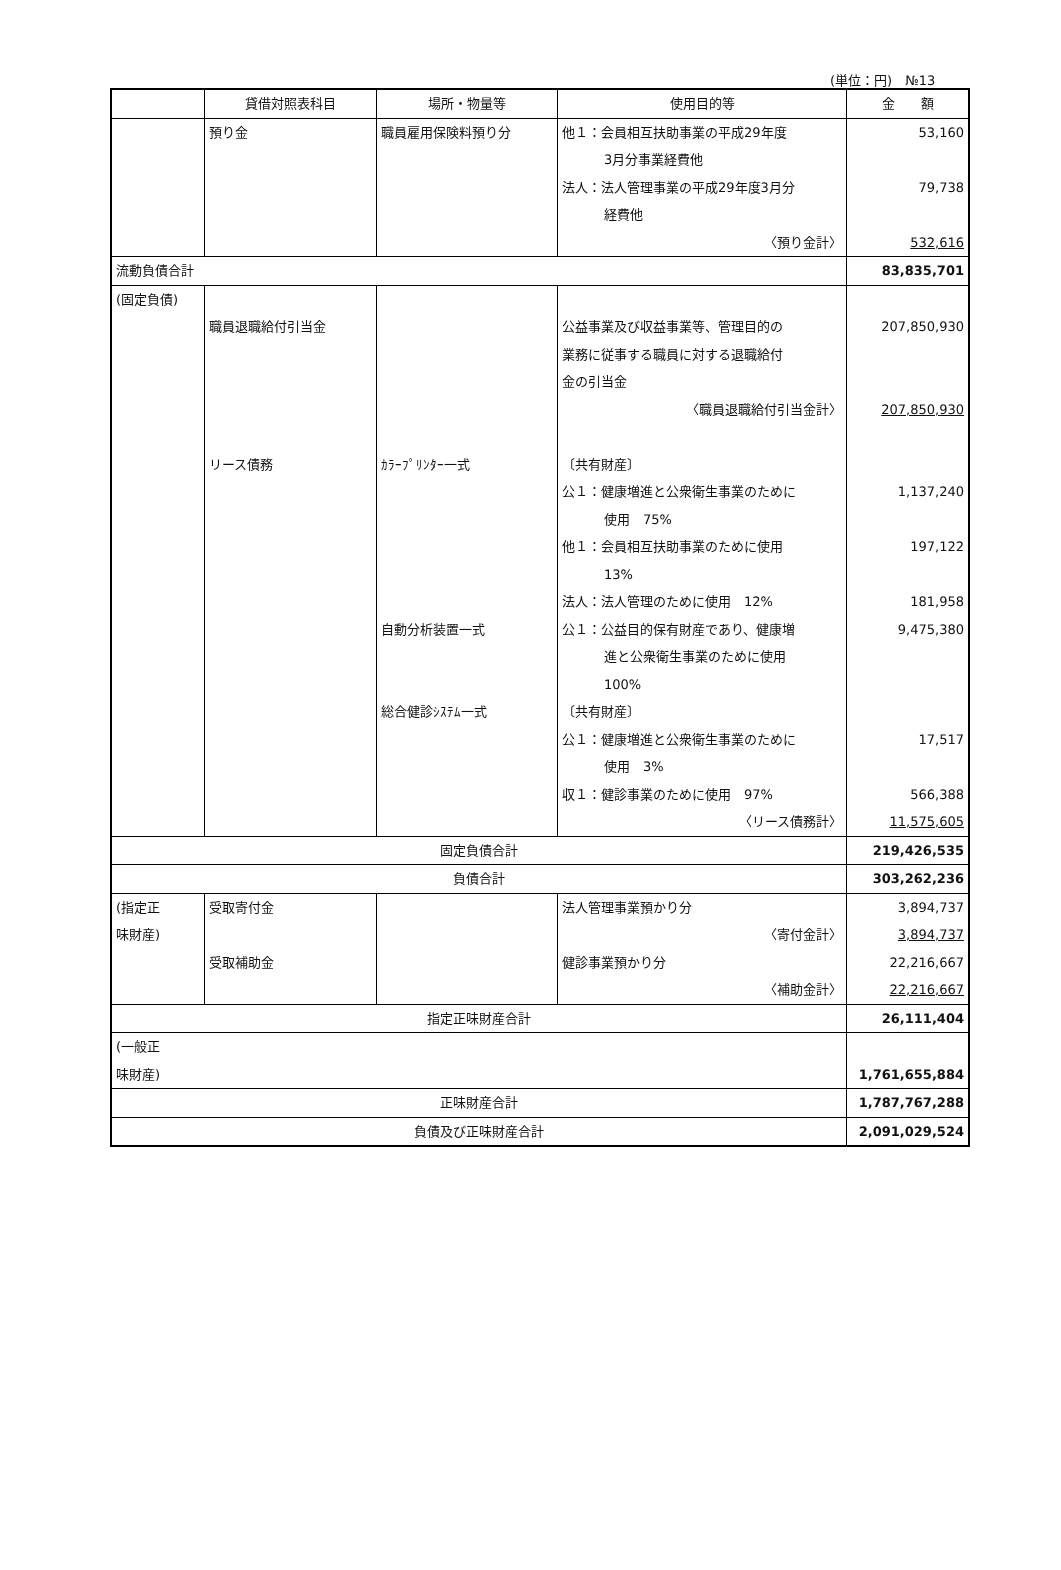(単位：円)　№13
| | 貸借対照表科目 | 場所・物量等 | 使用目的等 | 金 額 |
| --- | --- | --- | --- | --- |
| | 預り金 | 職員雇用保険料預り分 | 他１：会員相互扶助事業の平成29年度 3月分事業経費他 法人：法人管理事業の平成29年度3月分 経費他 〈預り金計〉 | 53,160 79,738 532,616 |
| 流動負債合計 | | | | 83,835,701 |
| (固定負債) | 職員退職給付引当金 リース債務 | ｶﾗｰﾌﾟﾘﾝﾀｰ一式 自動分析装置一式 総合健診ｼｽﾃﾑ一式 | 公益事業及び収益事業等、管理目的の 業務に従事する職員に対する退職給付 金の引当金 〈職員退職給付引当金計〉 〔共有財産〕 公１：健康増進と公衆衛生事業のために 使用 75% 他１：会員相互扶助事業のために使用 13% 法人：法人管理のために使用 12% 公１：公益目的保有財産であり、健康増 進と公衆衛生事業のために使用 100% 〔共有財産〕 公１：健康増進と公衆衛生事業のために 使用 3% 収１：健診事業のために使用 97% 〈リース債務計〉 | 207,850,930 207,850,930 1,137,240 197,122 181,958 9,475,380 17,517 566,388 11,575,605 |
| 固定負債合計 | | | | 219,426,535 |
| 負債合計 | | | | 303,262,236 |
| (指定正 味財産) | 受取寄付金 受取補助金 | | 法人管理事業預かり分 〈寄付金計〉 健診事業預かり分 〈補助金計〉 | 3,894,737 3,894,737 22,216,667 22,216,667 |
| 指定正味財産合計 | | | | 26,111,404 |
| (一般正 味財産) | | | | 1,761,655,884 |
| 正味財産合計 | | | | 1,787,767,288 |
| 負債及び正味財産合計 | | | | 2,091,029,524 |